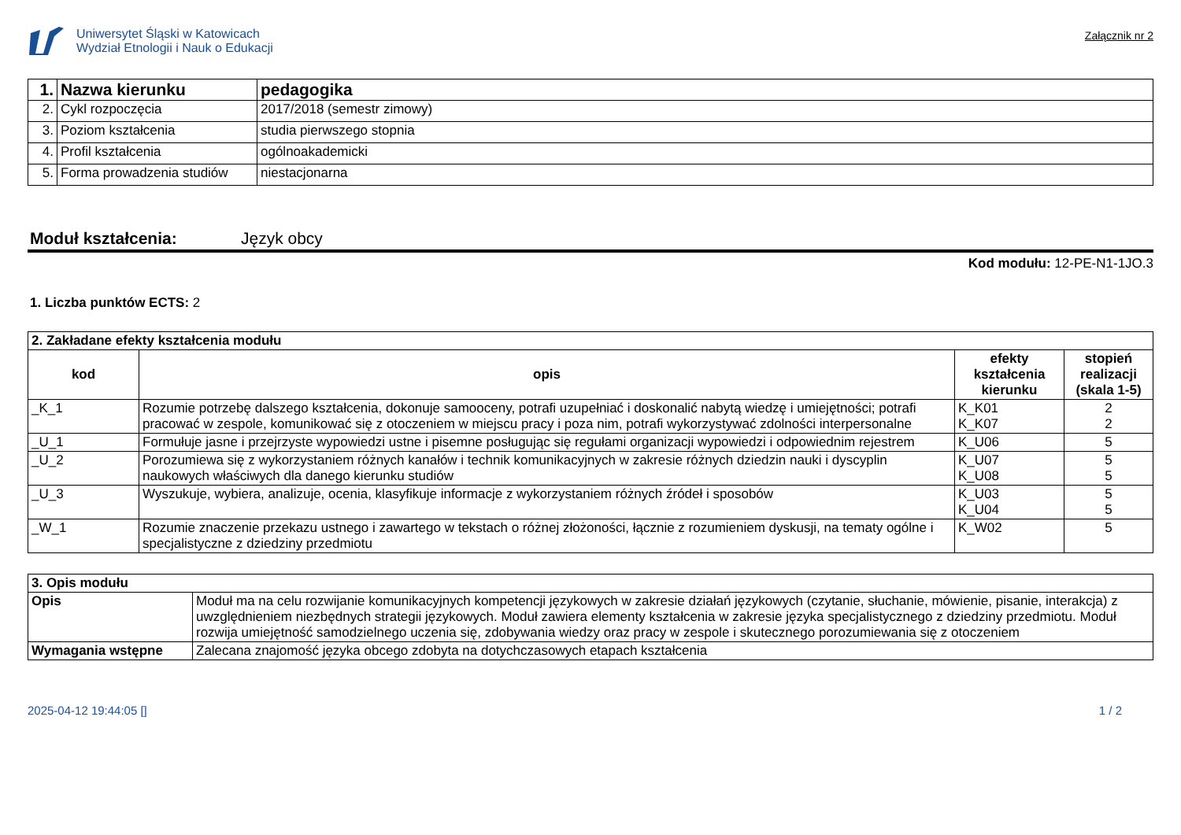Uniwersytet Śląski w Katowicach
Wydział Etnologii i Nauk o Edukacji
Załącznik nr 2
| 1. | Nazwa kierunku | pedagogika |
| 2. | Cykl rozpoczęcia | 2017/2018 (semestr zimowy) |
| 3. | Poziom kształcenia | studia pierwszego stopnia |
| 4. | Profil kształcenia | ogólnoakademicki |
| 5. | Forma prowadzenia studiów | niestacjonarna |
Moduł kształcenia: Język obcy
Kod modułu: 12-PE-N1-1JO.3
1. Liczba punktów ECTS: 2
| 2. Zakładane efekty kształcenia modułu | | | |
| kod | opis | efekty kształcenia kierunku | stopień realizacji (skala 1-5) |
| _K_1 | Rozumie potrzebę dalszego kształcenia, dokonuje samooceny, potrafi uzupełniać i doskonalić nabytą wiedzę i umiejętności; potrafi pracować w zespole, komunikować się z otoczeniem w miejscu pracy i poza nim, potrafi wykorzystywać zdolności interpersonalne | K_K01 K_K07 | 2 2 |
| _U_1 | Formułuje jasne i przejrzyste wypowiedzi ustne i pisemne posługując się regułami organizacji wypowiedzi i odpowiednim rejestrem | K_U06 | 5 |
| _U_2 | Porozumiewa się z wykorzystaniem różnych kanałów i technik komunikacyjnych w zakresie różnych dziedzin nauki i dyscyplin naukowych właściwych dla danego kierunku studiów | K_U07 K_U08 | 5 5 |
| _U_3 | Wyszukuje, wybiera, analizuje, ocenia, klasyfikuje informacje z wykorzystaniem różnych źródeł i sposobów | K_U03 K_U04 | 5 5 |
| _W_1 | Rozumie znaczenie przekazu ustnego i zawartego w tekstach o różnej złożoności, łącznie z rozumieniem dyskusji, na tematy ogólne i specjalistyczne z dziedziny przedmiotu | K_W02 | 5 |
| 3. Opis modułu | |
| Opis | Moduł ma na celu rozwijanie komunikacyjnych kompetencji językowych w zakresie działań językowych (czytanie, słuchanie, mówienie, pisanie, interakcja) z uwzględnieniem niezbędnych strategii językowych. Moduł zawiera elementy kształcenia w zakresie języka specjalistycznego z dziedziny przedmiotu. Moduł rozwija umiejętność samodzielnego uczenia się, zdobywania wiedzy oraz pracy w zespole i skutecznego porozumiewania się z otoczeniem |
| Wymagania wstępne | Zalecana znajomość języka obcego zdobyta na dotychczasowych etapach kształcenia |
2025-04-12 19:44:05 [] 1 / 2